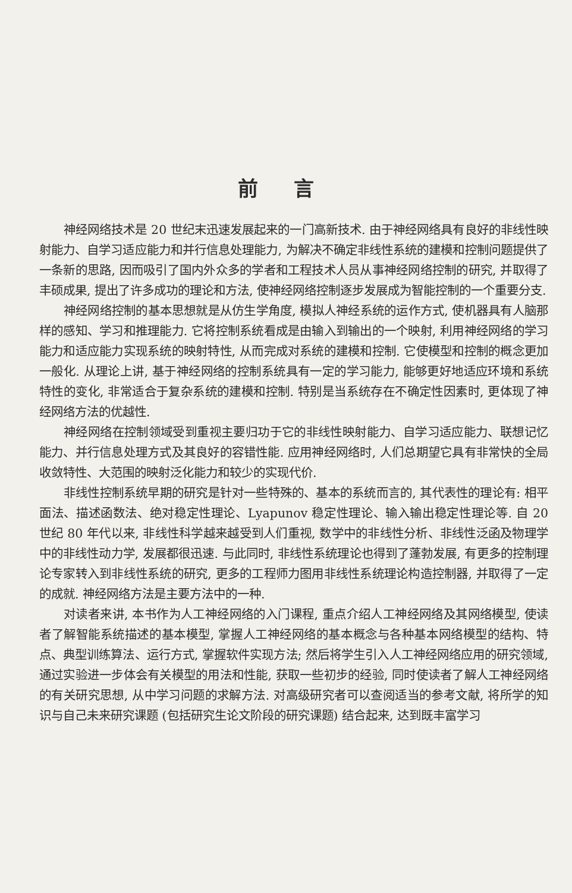前言
神经网络技术是 20 世纪末迅速发展起来的一门高新技术. 由于神经网络具有良好的非线性映射能力、自学习适应能力和并行信息处理能力, 为解决不确定非线性系统的建模和控制问题提供了一条新的思路, 因而吸引了国内外众多的学者和工程技术人员从事神经网络控制的研究, 并取得了丰硕成果, 提出了许多成功的理论和方法, 使神经网络控制逐步发展成为智能控制的一个重要分支.
神经网络控制的基本思想就是从仿生学角度, 模拟人神经系统的运作方式, 使机器具有人脑那样的感知、学习和推理能力. 它将控制系统看成是由输入到输出的一个映射, 利用神经网络的学习能力和适应能力实现系统的映射特性, 从而完成对系统的建模和控制. 它使模型和控制的概念更加一般化. 从理论上讲, 基于神经网络的控制系统具有一定的学习能力, 能够更好地适应环境和系统特性的变化, 非常适合于复杂系统的建模和控制. 特别是当系统存在不确定性因素时, 更体现了神经网络方法的优越性.
神经网络在控制领域受到重视主要归功于它的非线性映射能力、自学习适应能力、联想记忆能力、并行信息处理方式及其良好的容错性能. 应用神经网络时, 人们总期望它具有非常快的全局收敛特性、大范围的映射泛化能力和较少的实现代价.
非线性控制系统早期的研究是针对一些特殊的、基本的系统而言的, 其代表性的理论有: 相平面法、描述函数法、绝对稳定性理论、Lyapunov 稳定性理论、输入输出稳定性理论等. 自 20 世纪 80 年代以来, 非线性科学越来越受到人们重视, 数学中的非线性分析、非线性泛函及物理学中的非线性动力学, 发展都很迅速. 与此同时, 非线性系统理论也得到了蓬勃发展, 有更多的控制理论专家转入到非线性系统的研究, 更多的工程师力图用非线性系统理论构造控制器, 并取得了一定的成就. 神经网络方法是主要方法中的一种.
对读者来讲, 本书作为人工神经网络的入门课程, 重点介绍人工神经网络及其网络模型, 使读者了解智能系统描述的基本模型, 掌握人工神经网络的基本概念与各种基本网络模型的结构、特点、典型训练算法、运行方式, 掌握软件实现方法; 然后将学生引入人工神经网络应用的研究领域, 通过实验进一步体会有关模型的用法和性能, 获取一些初步的经验, 同时使读者了解人工神经网络的有关研究思想, 从中学习问题的求解方法. 对高级研究者可以查阅适当的参考文献, 将所学的知识与自己未来研究课题 (包括研究生论文阶段的研究课题) 结合起来, 达到既丰富学习